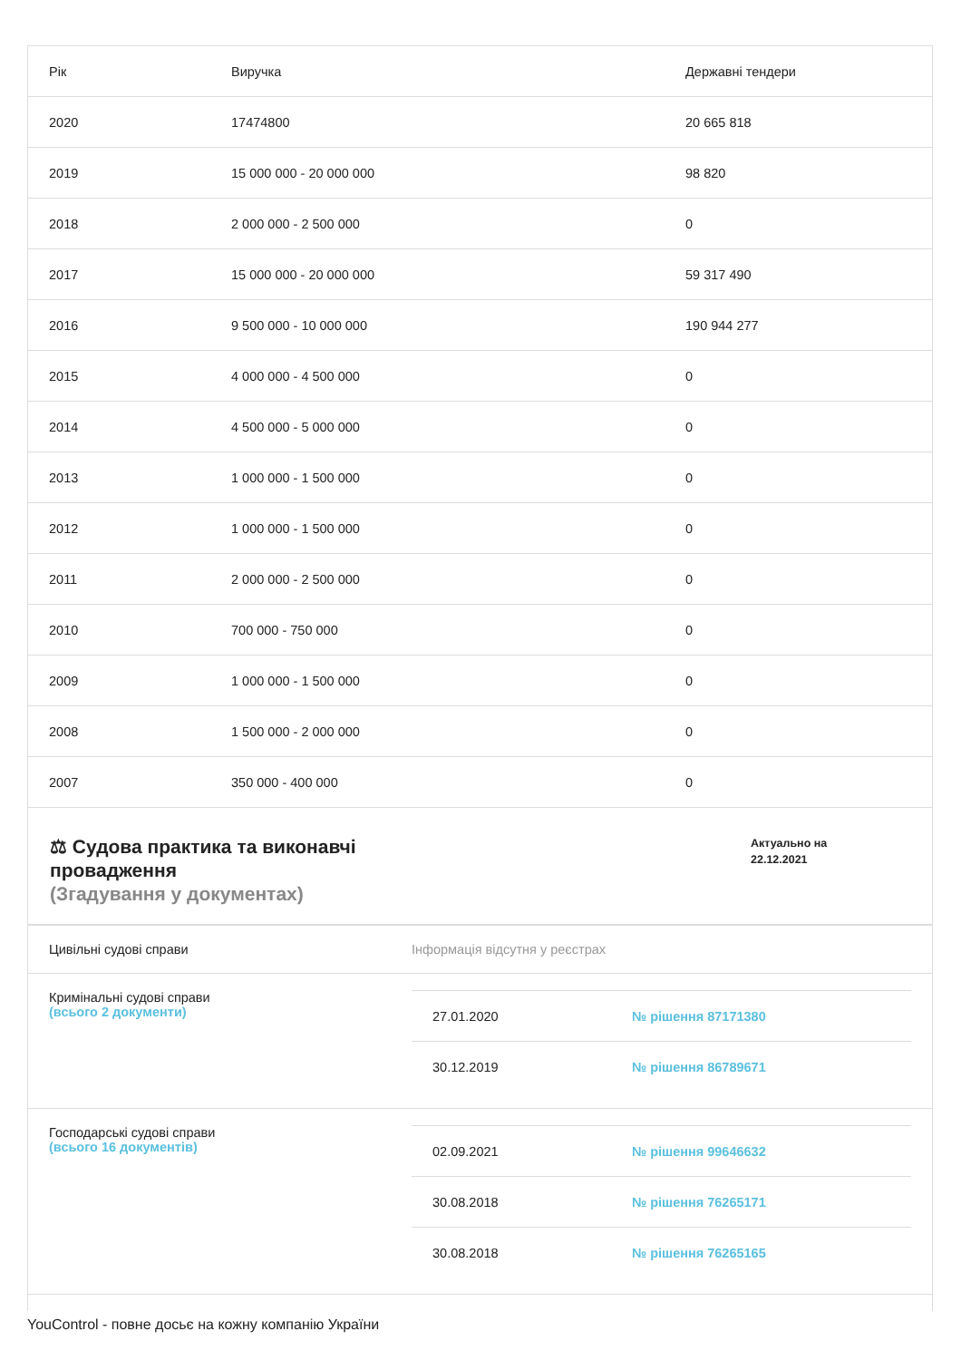| Рік | Виручка | Державні тендери |
| --- | --- | --- |
| 2020 | 17474800 | 20 665 818 |
| 2019 | 15 000 000 - 20 000 000 | 98 820 |
| 2018 | 2 000 000 - 2 500 000 | 0 |
| 2017 | 15 000 000 - 20 000 000 | 59 317 490 |
| 2016 | 9 500 000 - 10 000 000 | 190 944 277 |
| 2015 | 4 000 000 - 4 500 000 | 0 |
| 2014 | 4 500 000 - 5 000 000 | 0 |
| 2013 | 1 000 000 - 1 500 000 | 0 |
| 2012 | 1 000 000 - 1 500 000 | 0 |
| 2011 | 2 000 000 - 2 500 000 | 0 |
| 2010 | 700 000 - 750 000 | 0 |
| 2009 | 1 000 000 - 1 500 000 | 0 |
| 2008 | 1 500 000 - 2 000 000 | 0 |
| 2007 | 350 000 - 400 000 | 0 |
⚖ Судова практика та виконавчі
провадження
(Згадування у документах)
Актуально на 22.12.2021
Цивільні судові справи Інформація відсутня у реєстрах
Кримінальні судові справи
(всього 2 документи)
27.01.2020 № рішення 87171380
30.12.2019 № рішення 86789671
Господарські судові справи
(всього 16 документів)
02.09.2021 № рішення 99646632
30.08.2018 № рішення 76265171
30.08.2018 № рішення 76265165
YouControl - повне досьє на кожну компанію України